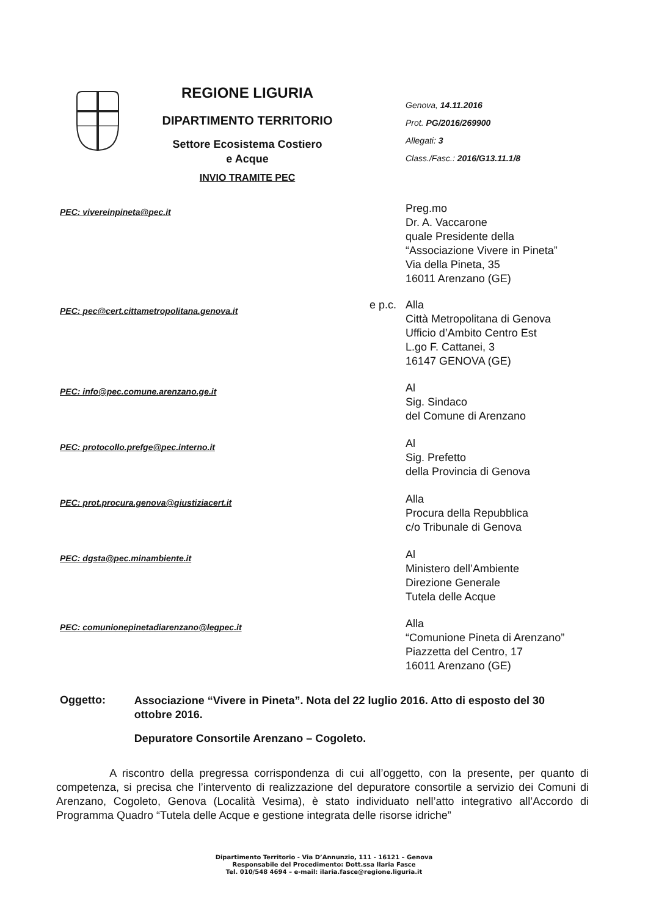REGIONE LIGURIA
DIPARTIMENTO TERRITORIO
Settore Ecosistema Costiero
e Acque
INVIO TRAMITE PEC
Genova, 14.11.2016
Prot. PG/2016/269900
Allegati: 3
Class./Fasc.: 2016/G13.11.1/8
PEC: vivereinpineta@pec.it
Preg.mo
Dr. A. Vaccarone
quale Presidente della
“Associazione Vivere in Pineta”
Via della Pineta, 35
16011 Arenzano (GE)
PEC: pec@cert.cittametropolitana.genova.it
e p.c. Alla
Città Metropolitana di Genova
Ufficio d’Ambito Centro Est
L.go F. Cattanei, 3
16147 GENOVA (GE)
PEC: info@pec.comune.arenzano.ge.it
Al
Sig. Sindaco
del Comune di Arenzano
PEC: protocollo.prefge@pec.interno.it
Al
Sig. Prefetto
della Provincia di Genova
PEC: prot.procura.genova@giustiziacert.it
Alla
Procura della Repubblica
c/o Tribunale di Genova
PEC: dgsta@pec.minambiente.it
Al
Ministero dell’Ambiente
Direzione Generale
Tutela delle Acque
PEC: comunionepinetadiarenzano@legpec.it
Alla
“Comunione Pineta di Arenzano”
Piazzetta del Centro, 17
16011 Arenzano (GE)
Oggetto:
Associazione “Vivere in Pineta”. Nota del 22 luglio 2016. Atto di esposto del 30 ottobre 2016.
Depuratore Consortile Arenzano – Cogoleto.
A riscontro della pregressa corrispondenza di cui all’oggetto, con la presente, per quanto di competenza, si precisa che l’intervento di realizzazione del depuratore consortile a servizio dei Comuni di Arenzano, Cogoleto, Genova (Località Vesima), è stato individuato nell’atto integrativo all’Accordo di Programma Quadro “Tutela delle Acque e gestione integrata delle risorse idriche”
Dipartimento Territorio - Via D’Annunzio, 111 - 16121 – Genova
Responsabile del Procedimento: Dott.ssa Ilaria Fasce
Tel. 010/548 4694 – e-mail: ilaria.fasce@regione.liguria.it